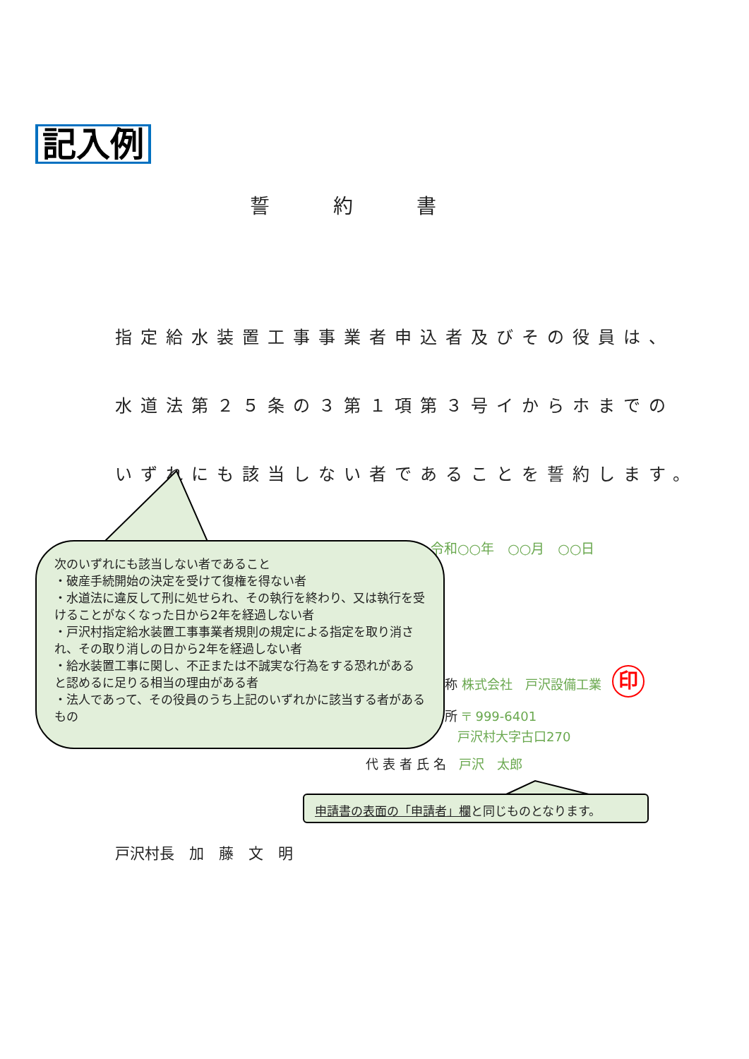記入例
誓約書
指定給水装置工事事業者申込者及びその役員は、
水道法第２５条の３第１項第３号イからホまでの
いずれにも該当しない者であることを誓約します。
令和○○年　○○月　○○日
称 株式会社　戸沢設備工業
所 〒 999-6401
　戸沢村大字古口270
代表者氏名 戸沢　太郎
印
次のいずれにも該当しない者であること
・破産手続開始の決定を受けて復権を得ない者
・水道法に違反して刑に処せられ、その執行を終わり、又は執行を受けることがなくなった日から2年を経過しない者
・戸沢村指定給水装置工事事業者規則の規定による指定を取り消され、その取り消しの日から2年を経過しない者
・給水装置工事に関し、不正または不誠実な行為をする恐れがあると認めるに足りる相当の理由がある者
・法人であって、その役員のうち上記のいずれかに該当する者があるもの
申請書の表面の「申請者」欄と同じものとなります。
戸沢村長　加　藤　文　明